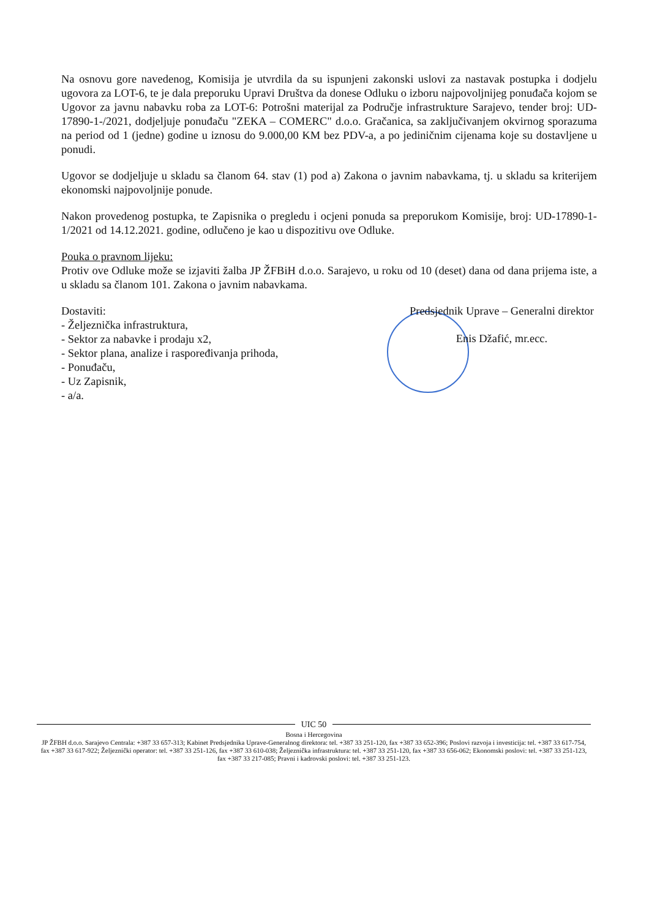Na osnovu gore navedenog, Komisija je utvrdila da su ispunjeni zakonski uslovi za nastavak postupka i dodjelu ugovora za LOT-6, te je dala preporuku Upravi Društva da donese Odluku o izboru najpovoljnijeg ponuđača kojom se Ugovor za javnu nabavku roba za LOT-6: Potrošni materijal za Područje infrastrukture Sarajevo, tender broj: UD-17890-1-/2021, dodjeljuje ponuđaču "ZEKA – COMERC" d.o.o. Gračanica, sa zaključivanjem okvirnog sporazuma na period od 1 (jedne) godine u iznosu do 9.000,00 KM bez PDV-a, a po jediničnim cijenama koje su dostavljene u ponudi.
Ugovor se dodjeljuje u skladu sa članom 64. stav (1) pod a) Zakona o javnim nabavkama, tj. u skladu sa kriterijem ekonomski najpovoljnije ponude.
Nakon provedenog postupka, te Zapisnika o pregledu i ocjeni ponuda sa preporukom Komisije, broj: UD-17890-1-1/2021 od 14.12.2021. godine, odlučeno je kao u dispozitivu ove Odluke.
Pouka o pravnom lijeku:
Protiv ove Odluke može se izjaviti žalba JP ŽFBiH d.o.o. Sarajevo, u roku od 10 (deset) dana od dana prijema iste, a u skladu sa članom 101. Zakona o javnim nabavkama.
Dostaviti:
- Željeznička infrastruktura,
- Sektor za nabavke i prodaju x2,
- Sektor plana, analize i raspoređivanja prihoda,
- Ponuđaču,
- Uz Zapisnik,
- a/a.
Predsjednik Uprave – Generalni direktor
Enis Džafić, mr.ecc.
UIC 50
Bosna i Hercegovina
JP ŽFBH d.o.o. Sarajevo Centrala: +387 33 657-313; Kabinet Predsjednika Uprave-Generalnog direktora: tel. +387 33 251-120, fax +387 33 652-396; Poslovi razvoja i investicija: tel. +387 33 617-754, fax +387 33 617-922; Željeznički operator: tel. +387 33 251-126, fax +387 33 610-038; Željeznička infrastruktura: tel. +387 33 251-120, fax +387 33 656-062; Ekonomski poslovi: tel. +387 33 251-123, fax +387 33 217-085; Pravni i kadrovski poslovi: tel. +387 33 251-123.